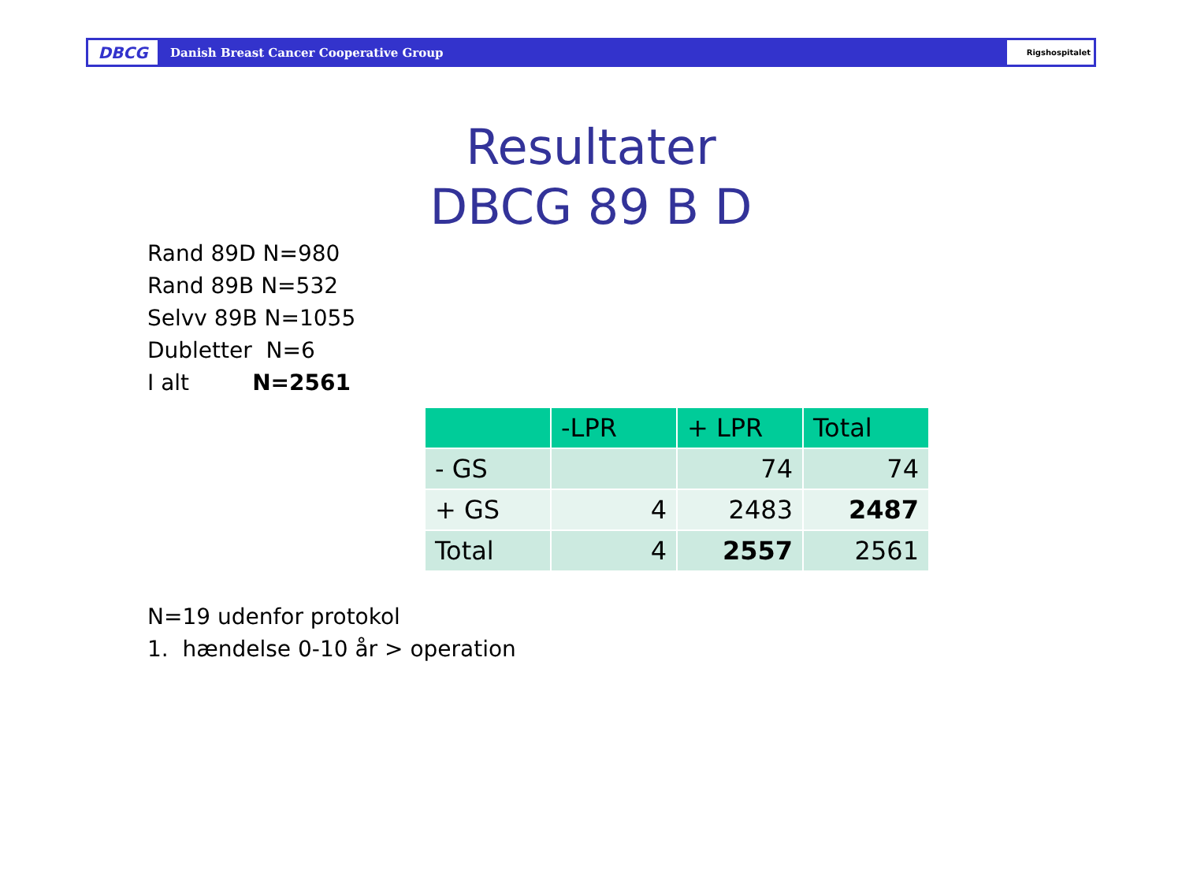DBCG
Danish Breast Cancer Cooperative Group
Rigshospitalet
Resultater
DBCG 89 B D
Rand 89D N=980
Rand 89B N=532
Selvv 89B N=1055
Dubletter N=6
I alt N=2561
| | -LPR | + LPR | Total |
| --- | --- | --- | --- |
| - GS | | 74 | 74 |
| + GS | 4 | 2483 | 2487 |
| Total | 4 | 2557 | 2561 |
N=19 udenfor protokol
1. hændelse 0-10 år > operation